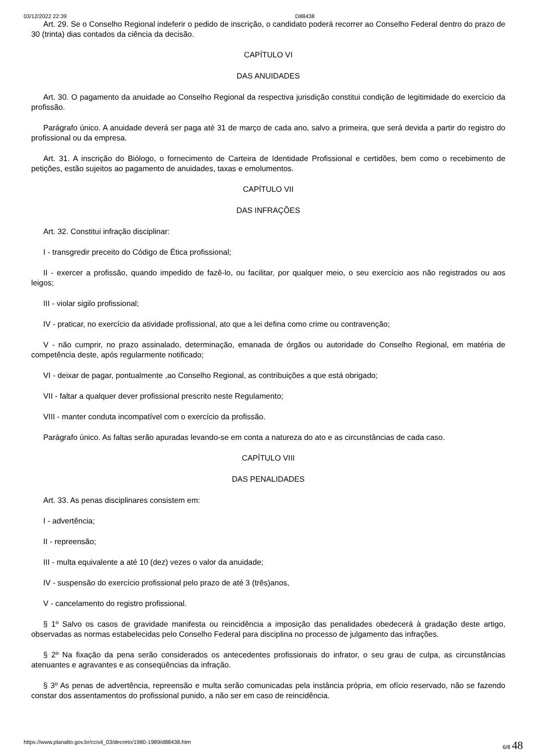03/12/2022 22:39 D88438
Art. 29. Se o Conselho Regional indeferir o pedido de inscrição, o candidato poderá recorrer ao Conselho Federal dentro do prazo de 30 (trinta) dias contados da ciência da decisão.
CAPÍTULO VI
DAS ANUIDADES
Art. 30. O pagamento da anuidade ao Conselho Regional da respectiva jurisdição constitui condição de legitimidade do exercício da profissão.
Parágrafo único. A anuidade deverá ser paga até 31 de março de cada ano, salvo a primeira, que será devida a partir do registro do profissional ou da empresa.
Art. 31. A inscrição do Biólogo, o fornecimento de Carteira de Identidade Profissional e certidões, bem como o recebimento de petições, estão sujeitos ao pagamento de anuidades, taxas e emolumentos.
CAPÍTULO VII
DAS INFRAÇÕES
Art. 32. Constitui infração disciplinar:
I - transgredir preceito do Código de Ética profissional;
II - exercer a profissão, quando impedido de fazê-lo, ou facilitar, por qualquer meio, o seu exercício aos não registrados ou aos leigos;
III - violar sigilo profissional;
IV - praticar, no exercício da atividade profissional, ato que a lei defina como crime ou contravenção;
V - não cumprir, no prazo assinalado, determinação, emanada de órgãos ou autoridade do Conselho Regional, em matéria de competência deste, após regularmente notificado;
VI - deixar de pagar, pontualmente ,ao Conselho Regional, as contribuições a que está obrigado;
VII - faltar a qualquer dever profissional prescrito neste Regulamento;
VIII - manter conduta incompatível com o exercício da profissão.
Parágrafo único. As faltas serão apuradas levando-se em conta a natureza do ato e as circunstâncias de cada caso.
CAPÍTULO VIII
DAS PENALIDADES
Art. 33. As penas disciplinares consistem em:
I - advertência;
II - repreensão;
III - multa equivalente a até 10 (dez) vezes o valor da anuidade;
IV - suspensão do exercício profissional pelo prazo de até 3 (três)anos,
V - cancelamento do registro profissional.
§ 1º Salvo os casos de gravidade manifesta ou reincidência a imposição das penalidades obedecerá à gradação deste artigo, observadas as normas estabelecidas pelo Conselho Federal para disciplina no processo de julgamento das infrações.
§ 2º Na fixação da pena serão considerados os antecedentes profissionais do infrator, o seu grau de culpa, as circunstâncias atenuantes e agravantes e as conseqüências da infração.
§ 3º As penas de advertência, repreensão e multa serão comunicadas pela instância própria, em ofício reservado, não se fazendo constar dos assentamentos do profissional punido, a não ser em caso de reincidência.
https://www.planalto.gov.br/ccivil_03/decreto/1980-1989/d88438.htm 6/8 48